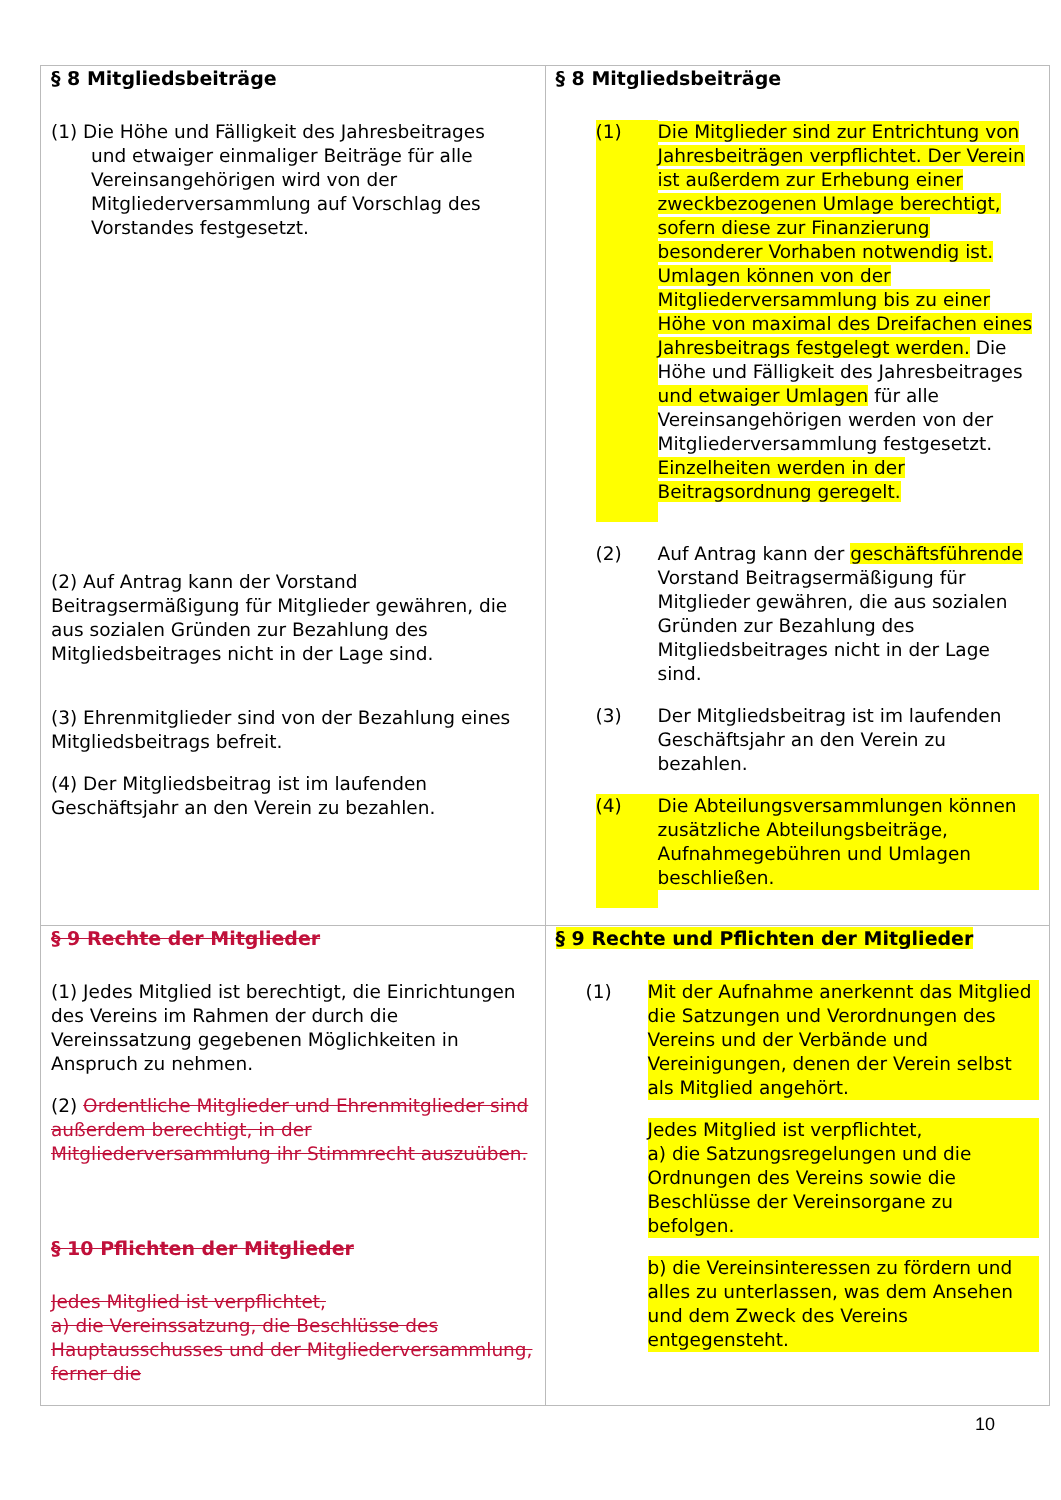| § 8 Mitgliedsbeiträge (1) Die Höhe und Fälligkeit des Jahresbeitrages und etwaiger einmaliger Beiträge für alle Vereinsangehörigen wird von der Mitgliederversammlung auf Vorschlag des Vorstandes festgesetzt. (2) Auf Antrag kann der Vorstand Beitragsermäßigung für Mitglieder gewähren, die aus sozialen Gründen zur Bezahlung des Mitgliedsbeitrages nicht in der Lage sind. (3) Ehrenmitglieder sind von der Bezahlung eines Mitgliedsbeitrags befreit. (4) Der Mitgliedsbeitrag ist im laufenden Geschäftsjahr an den Verein zu bezahlen. | § 8 Mitgliedsbeiträge (1) Die Mitglieder sind zur Entrichtung von Jahresbeiträgen verpflichtet. Der Verein ist außerdem zur Erhebung einer zweckbezogenen Umlage berechtigt, sofern diese zur Finanzierung besonderer Vorhaben notwendig ist. Umlagen können von der Mitgliederversammlung bis zu einer Höhe von maximal des Dreifachen eines Jahresbeitrags festgelegt werden. Die Höhe und Fälligkeit des Jahresbeitrages und etwaiger Umlagen für alle Vereinsangehörigen werden von der Mitgliederversammlung festgesetzt. Einzelheiten werden in der Beitragsordnung geregelt. (2) Auf Antrag kann der geschäftsführende Vorstand Beitragsermäßigung für Mitglieder gewähren, die aus sozialen Gründen zur Bezahlung des Mitgliedsbeitrages nicht in der Lage sind. (3) Der Mitgliedsbeitrag ist im laufenden Geschäftsjahr an den Verein zu bezahlen. (4) Die Abteilungsversammlungen können zusätzliche Abteilungsbeiträge, Aufnahmegebühren und Umlagen beschließen. |
| § 9 Rechte der Mitglieder (1) Jedes Mitglied ist berechtigt, die Einrichtungen des Vereins im Rahmen der durch die Vereinssatzung gegebenen Möglichkeiten in Anspruch zu nehmen. (2) Ordentliche Mitglieder und Ehrenmitglieder sind außerdem berechtigt, in der Mitgliederversammlung ihr Stimmrecht auszuüben. § 10 Pflichten der Mitglieder Jedes Mitglied ist verpflichtet, a) die Vereinssatzung, die Beschlüsse des Hauptausschusses und der Mitgliederversammlung, ferner die | § 9 Rechte und Pflichten der Mitglieder (1) Mit der Aufnahme anerkennt das Mitglied die Satzungen und Verordnungen des Vereins und der Verbände und Vereinigungen, denen der Verein selbst als Mitglied angehört. Jedes Mitglied ist verpflichtet, a) die Satzungsregelungen und die Ordnungen des Vereins sowie die Beschlüsse der Vereinsorgane zu befolgen. b) die Vereinsinteressen zu fördern und alles zu unterlassen, was dem Ansehen und dem Zweck des Vereins entgegensteht. |
10